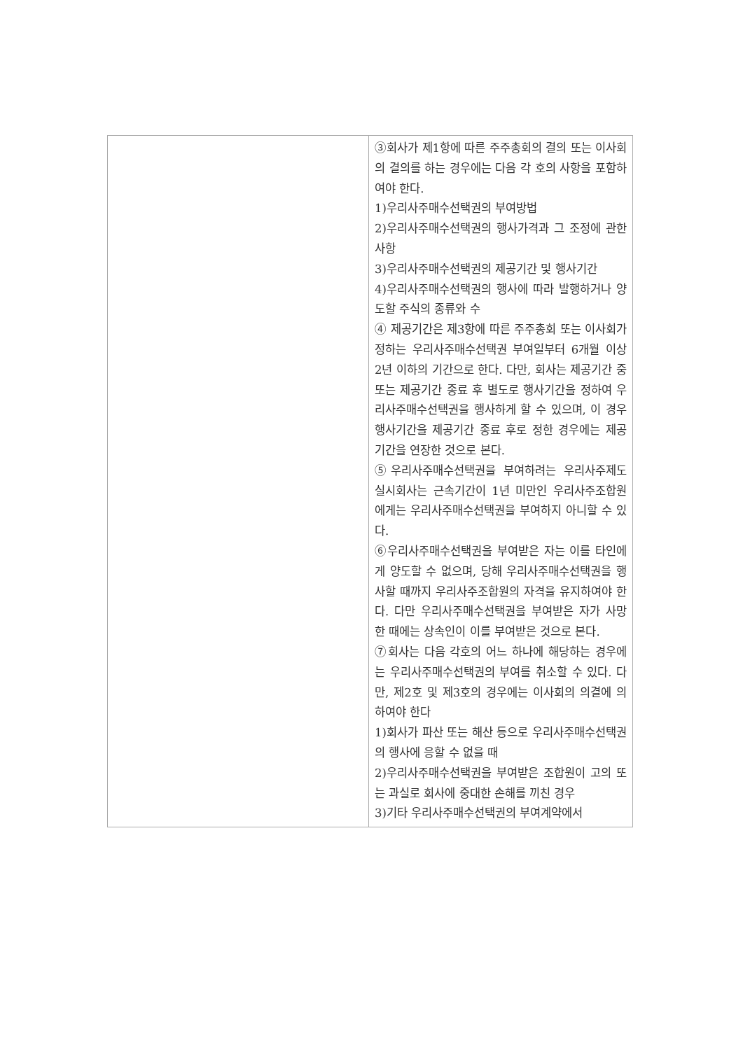| | ③회사가 제1항에 따른 주주총회의 결의 또는 이사회의 결의를 하는 경우에는 다음 각 호의 사항을 포함하여야 한다. 1)우리사주매수선택권의 부여방법 2)우리사주매수선택권의 행사가격과 그 조정에 관한 사항 3)우리사주매수선택권의 제공기간 및 행사기간 4)우리사주매수선택권의 행사에 따라 발행하거나 양도할 주식의 종류와 수 ④ 제공기간은 제3항에 따른 주주총회 또는 이사회가 정하는 우리사주매수선택권 부여일부터 6개월 이상 2년 이하의 기간으로 한다. 다만, 회사는 제공기간 중 또는 제공기간 종료 후 별도로 행사기간을 정하여 우리사주매수선택권을 행사하게 할 수 있으며, 이 경우 행사기간을 제공기간 종료 후로 정한 경우에는 제공기간을 연장한 것으로 본다. ⑤우리사주매수선택권을 부여하려는 우리사주제도 실시회사는 근속기간이 1년 미만인 우리사주조합원에게는 우리사주매수선택권을 부여하지 아니할 수 있다. ⑥우리사주매수선택권을 부여받은 자는 이를 타인에게 양도할 수 없으며, 당해 우리사주매수선택권을 행사할 때까지 우리사주조합원의 자격을 유지하여야 한다. 다만 우리사주매수선택권을 부여받은 자가 사망한 때에는 상속인이 이를 부여받은 것으로 본다. ⑦회사는 다음 각호의 어느 하나에 해당하는 경우에는 우리사주매수선택권의 부여를 취소할 수 있다. 다만, 제2호 및 제3호의 경우에는 이사회의 의결에 의하여야 한다 1)회사가 파산 또는 해산 등으로 우리사주매수선택권의 행사에 응할 수 없을 때 2)우리사주매수선택권을 부여받은 조합원이 고의 또는 과실로 회사에 중대한 손해를 끼친 경우 3)기타 우리사주매수선택권의 부여계약에서 |